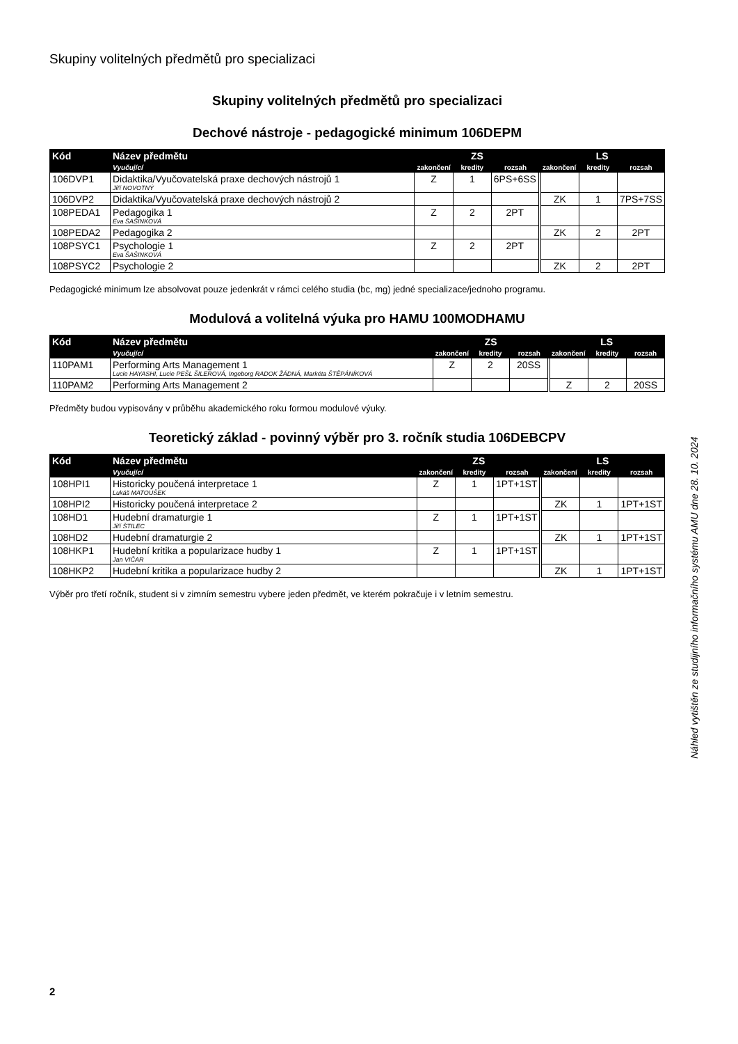Skupiny volitelných předmětů pro specializaci
Skupiny volitelných předmětů pro specializaci
Dechové nástroje - pedagogické minimum 106DEPM
| Kód | Název předmětu | ZS | | | LS | | |
| --- | --- | --- | --- | --- | --- | --- | --- |
| | Vyučující | zakončení | kredity | rozsah | zakončení | kredity | rozsah |
| 106DVP1 | Didaktika/Vyučovatelská praxe dechových nástrojů 1 Jiří NOVOTNÝ | Z | 1 | 6PS+6SS | | | |
| 106DVP2 | Didaktika/Vyučovatelská praxe dechových nástrojů 2 | | | | ZK | 1 | 7PS+7SS |
| 108PEDA1 | Pedagogika 1 Eva ŠAŠINKOVÁ | Z | 2 | 2PT | | | |
| 108PEDA2 | Pedagogika 2 | | | | ZK | 2 | 2PT |
| 108PSYC1 | Psychologie 1 Eva ŠAŠINKOVÁ | Z | 2 | 2PT | | | |
| 108PSYC2 | Psychologie 2 | | | | ZK | 2 | 2PT |
Pedagogické minimum lze absolvovat pouze jedenkrát v rámci celého studia (bc, mg) jedné specializace/jednoho programu.
Modulová a volitelná výuka pro HAMU 100MODHAMU
| Kód | Název předmětu | ZS | | | LS | | |
| --- | --- | --- | --- | --- | --- | --- | --- |
| | Vyučující | zakončení | kredity | rozsah | zakončení | kredity | rozsah |
| 110PAM1 | Performing Arts Management 1 Lucie HAYASHI, Lucie PEŠL ŠILEROVÁ, Ingeborg RADOK ŽÁDNÁ, Markéta ŠTĚPÁNÍKOVÁ | Z | 2 | 20SS | | | |
| 110PAM2 | Performing Arts Management 2 | | | | Z | 2 | 20SS |
Předměty budou vypisovány v průběhu akademického roku formou modulové výuky.
Teoretický základ - povinný výběr pro 3. ročník studia 106DEBCPV
| Kód | Název předmětu | ZS | | | LS | | |
| --- | --- | --- | --- | --- | --- | --- | --- |
| | Vyučující | zakončení | kredity | rozsah | zakončení | kredity | rozsah |
| 108HPI1 | Historicky poučená interpretace 1 Lukáš MATOUŠEK | Z | 1 | 1PT+1ST | | | |
| 108HPI2 | Historicky poučená interpretace 2 | | | | ZK | 1 | 1PT+1ST |
| 108HD1 | Hudební dramaturgie 1 Jiří ŠTILEC | Z | 1 | 1PT+1ST | | | |
| 108HD2 | Hudební dramaturgie 2 | | | | ZK | 1 | 1PT+1ST |
| 108HKP1 | Hudební kritika a popularizace hudby 1 Jan VIČAR | Z | 1 | 1PT+1ST | | | |
| 108HKP2 | Hudební kritika a popularizace hudby 2 | | | | ZK | 1 | 1PT+1ST |
Výběr pro třetí ročník, student si v zimním semestru vybere jeden předmět, ve kterém pokračuje i v letním semestru.
Náhled vytištěn ze studijního informačního systému AMU dne 28. 10. 2024
2